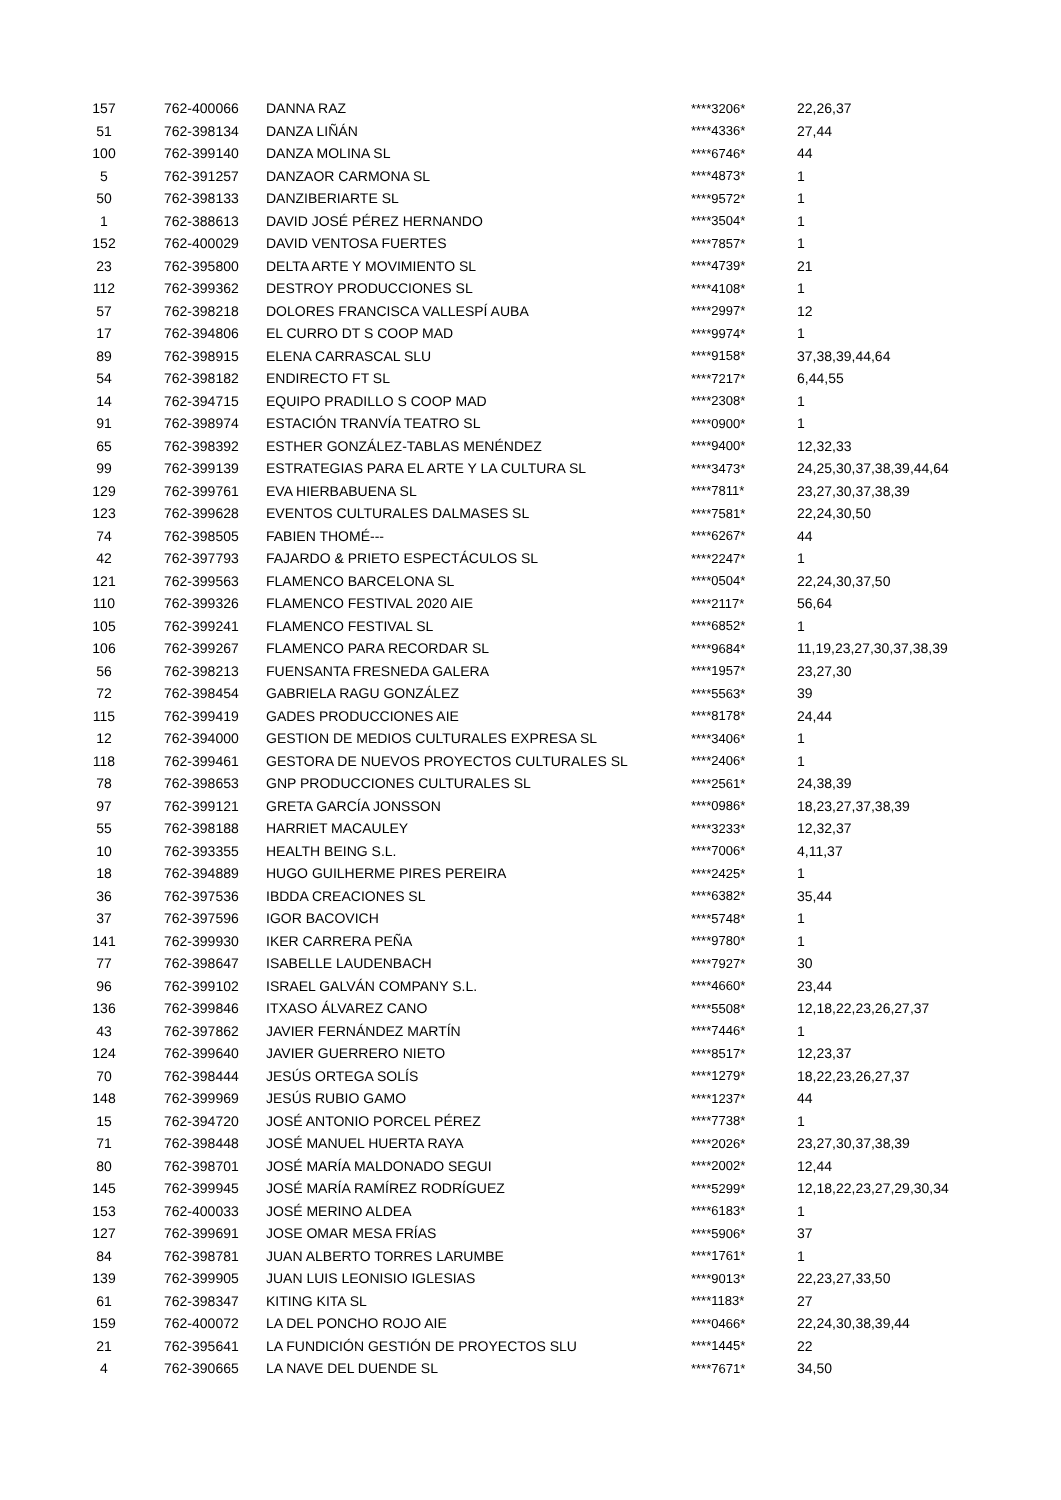| 157 | | 762-400066 | DANNA RAZ | ****3206* | 22,26,37 |
| 51 | | 762-398134 | DANZA LIÑÁN | ****4336* | 27,44 |
| 100 | | 762-399140 | DANZA MOLINA SL | ****6746* | 44 |
| 5 | | 762-391257 | DANZAOR CARMONA SL | ****4873* | 1 |
| 50 | | 762-398133 | DANZIBERIARTE SL | ****9572* | 1 |
| 1 | | 762-388613 | DAVID JOSÉ PÉREZ HERNANDO | ****3504* | 1 |
| 152 | | 762-400029 | DAVID VENTOSA FUERTES | ****7857* | 1 |
| 23 | | 762-395800 | DELTA ARTE Y MOVIMIENTO SL | ****4739* | 21 |
| 112 | | 762-399362 | DESTROY PRODUCCIONES SL | ****4108* | 1 |
| 57 | | 762-398218 | DOLORES FRANCISCA VALLESPÍ AUBA | ****2997* | 12 |
| 17 | | 762-394806 | EL CURRO DT S COOP MAD | ****9974* | 1 |
| 89 | | 762-398915 | ELENA CARRASCAL SLU | ****9158* | 37,38,39,44,64 |
| 54 | | 762-398182 | ENDIRECTO FT SL | ****7217* | 6,44,55 |
| 14 | | 762-394715 | EQUIPO PRADILLO S COOP MAD | ****2308* | 1 |
| 91 | | 762-398974 | ESTACIÓN TRANVÍA TEATRO SL | ****0900* | 1 |
| 65 | | 762-398392 | ESTHER GONZÁLEZ-TABLAS MENÉNDEZ | ****9400* | 12,32,33 |
| 99 | | 762-399139 | ESTRATEGIAS PARA EL ARTE Y LA CULTURA SL | ****3473* | 24,25,30,37,38,39,44,64 |
| 129 | | 762-399761 | EVA HIERBABUENA SL | ****7811* | 23,27,30,37,38,39 |
| 123 | | 762-399628 | EVENTOS CULTURALES DALMASES SL | ****7581* | 22,24,30,50 |
| 74 | | 762-398505 | FABIEN THOMÉ--- | ****6267* | 44 |
| 42 | | 762-397793 | FAJARDO & PRIETO ESPECTÁCULOS SL | ****2247* | 1 |
| 121 | | 762-399563 | FLAMENCO BARCELONA SL | ****0504* | 22,24,30,37,50 |
| 110 | | 762-399326 | FLAMENCO FESTIVAL 2020 AIE | ****2117* | 56,64 |
| 105 | | 762-399241 | FLAMENCO FESTIVAL SL | ****6852* | 1 |
| 106 | | 762-399267 | FLAMENCO PARA RECORDAR SL | ****9684* | 11,19,23,27,30,37,38,39 |
| 56 | | 762-398213 | FUENSANTA FRESNEDA GALERA | ****1957* | 23,27,30 |
| 72 | | 762-398454 | GABRIELA RAGU GONZÁLEZ | ****5563* | 39 |
| 115 | | 762-399419 | GADES PRODUCCIONES AIE | ****8178* | 24,44 |
| 12 | | 762-394000 | GESTION DE MEDIOS CULTURALES EXPRESA SL | ****3406* | 1 |
| 118 | | 762-399461 | GESTORA DE NUEVOS PROYECTOS CULTURALES SL | ****2406* | 1 |
| 78 | | 762-398653 | GNP PRODUCCIONES CULTURALES SL | ****2561* | 24,38,39 |
| 97 | | 762-399121 | GRETA GARCÍA JONSSON | ****0986* | 18,23,27,37,38,39 |
| 55 | | 762-398188 | HARRIET MACAULEY | ****3233* | 12,32,37 |
| 10 | | 762-393355 | HEALTH BEING S.L. | ****7006* | 4,11,37 |
| 18 | | 762-394889 | HUGO GUILHERME PIRES PEREIRA | ****2425* | 1 |
| 36 | | 762-397536 | IBDDA CREACIONES SL | ****6382* | 35,44 |
| 37 | | 762-397596 | IGOR BACOVICH | ****5748* | 1 |
| 141 | | 762-399930 | IKER CARRERA PEÑA | ****9780* | 1 |
| 77 | | 762-398647 | ISABELLE LAUDENBACH | ****7927* | 30 |
| 96 | | 762-399102 | ISRAEL GALVÁN COMPANY S.L. | ****4660* | 23,44 |
| 136 | | 762-399846 | ITXASO ÁLVAREZ CANO | ****5508* | 12,18,22,23,26,27,37 |
| 43 | | 762-397862 | JAVIER FERNÁNDEZ MARTÍN | ****7446* | 1 |
| 124 | | 762-399640 | JAVIER GUERRERO NIETO | ****8517* | 12,23,37 |
| 70 | | 762-398444 | JESÚS ORTEGA SOLÍS | ****1279* | 18,22,23,26,27,37 |
| 148 | | 762-399969 | JESÚS RUBIO GAMO | ****1237* | 44 |
| 15 | | 762-394720 | JOSÉ ANTONIO PORCEL PÉREZ | ****7738* | 1 |
| 71 | | 762-398448 | JOSÉ MANUEL HUERTA RAYA | ****2026* | 23,27,30,37,38,39 |
| 80 | | 762-398701 | JOSÉ MARÍA MALDONADO SEGUI | ****2002* | 12,44 |
| 145 | | 762-399945 | JOSÉ MARÍA RAMÍREZ RODRÍGUEZ | ****5299* | 12,18,22,23,27,29,30,34 |
| 153 | | 762-400033 | JOSÉ MERINO ALDEA | ****6183* | 1 |
| 127 | | 762-399691 | JOSE OMAR MESA FRÍAS | ****5906* | 37 |
| 84 | | 762-398781 | JUAN ALBERTO TORRES LARUMBE | ****1761* | 1 |
| 139 | | 762-399905 | JUAN LUIS LEONISIO IGLESIAS | ****9013* | 22,23,27,33,50 |
| 61 | | 762-398347 | KITING KITA SL | ****1183* | 27 |
| 159 | | 762-400072 | LA DEL PONCHO ROJO AIE | ****0466* | 22,24,30,38,39,44 |
| 21 | | 762-395641 | LA FUNDICIÓN GESTIÓN DE PROYECTOS SLU | ****1445* | 22 |
| 4 | | 762-390665 | LA NAVE DEL DUENDE SL | ****7671* | 34,50 |